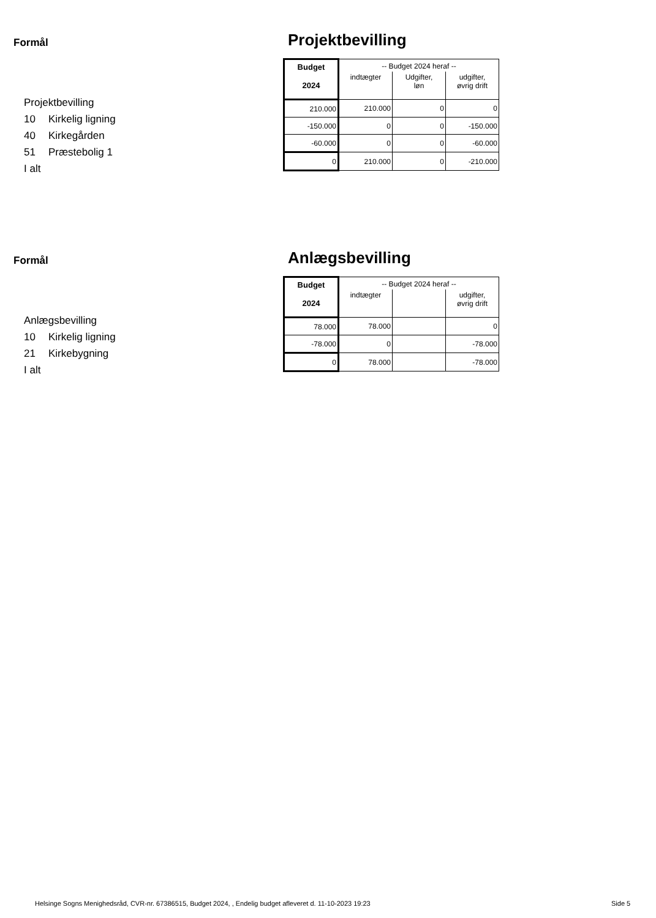Formål
Projektbevilling
10 Kirkelig ligning
40 Kirkegården
51 Præstebolig 1
I alt
Projektbevilling
| Budget | -- Budget 2024 heraf -- | | |
| --- | --- | --- | --- |
| 2024 | indtægter | Udgifter, løn | udgifter, øvrig drift |
| 210.000 | 210.000 | 0 | 0 |
| -150.000 | 0 | 0 | -150.000 |
| -60.000 | 0 | 0 | -60.000 |
| 0 | 210.000 | 0 | -210.000 |
Formål
Anlægsbevilling
10 Kirkelig ligning
21 Kirkebygning
I alt
Anlægsbevilling
| Budget | -- Budget 2024 heraf -- | | |
| --- | --- | --- | --- |
| 2024 | indtægter | | udgifter, øvrig drift |
| 78.000 | 78.000 | | 0 |
| -78.000 | 0 | | -78.000 |
| 0 | 78.000 | | -78.000 |
Helsinge Sogns Menighedsråd, CVR-nr. 67386515, Budget 2024, , Endelig budget afleveret d. 11-10-2023 19:23
Side 5